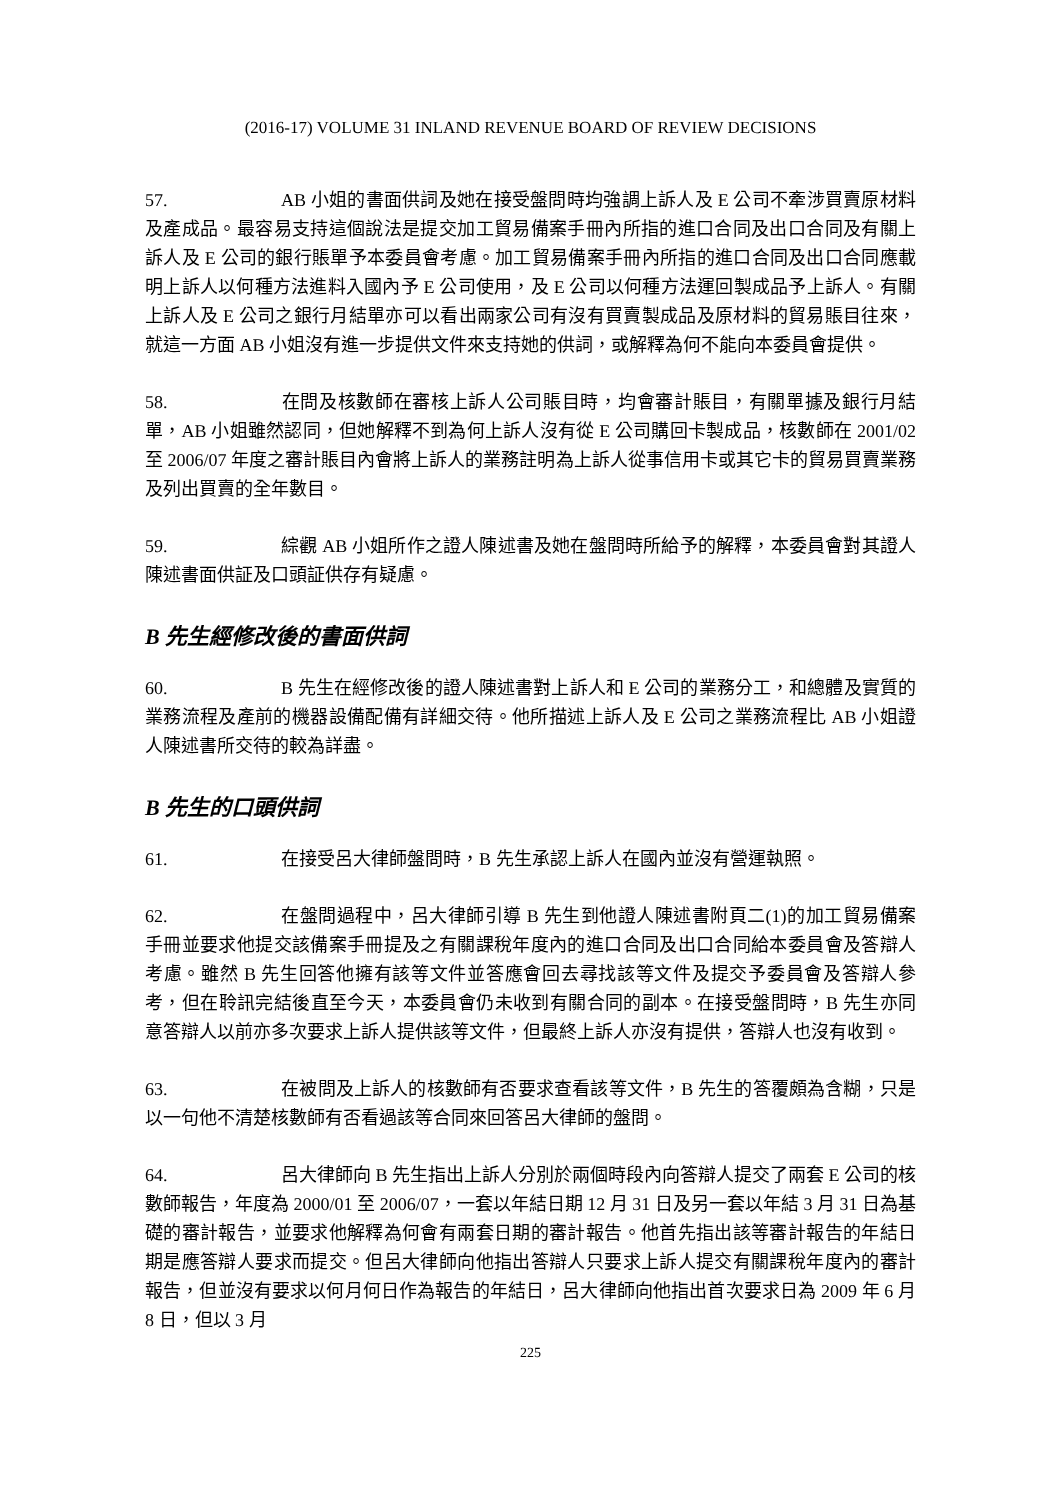(2016-17) VOLUME 31 INLAND REVENUE BOARD OF REVIEW DECISIONS
57. AB 小姐的書面供詞及她在接受盤問時均強調上訴人及 E 公司不牽涉買賣原材料及產成品。最容易支持這個說法是提交加工貿易備案手冊內所指的進口合同及出口合同及有關上訴人及 E 公司的銀行賬單予本委員會考慮。加工貿易備案手冊內所指的進口合同及出口合同應載明上訴人以何種方法進料入國內予 E 公司使用，及 E 公司以何種方法運回製成品予上訴人。有關上訴人及 E 公司之銀行月結單亦可以看出兩家公司有沒有買賣製成品及原材料的貿易賬目往來，就這一方面 AB 小姐沒有進一步提供文件來支持她的供詞，或解釋為何不能向本委員會提供。
58. 在問及核數師在審核上訴人公司賬目時，均會審計賬目，有關單據及銀行月結單，AB 小姐雖然認同，但她解釋不到為何上訴人沒有從 E 公司購回卡製成品，核數師在 2001/02 至 2006/07 年度之審計賬目內會將上訴人的業務註明為上訴人從事信用卡或其它卡的貿易買賣業務及列出買賣的全年數目。
59. 綜觀 AB 小姐所作之證人陳述書及她在盤問時所給予的解釋，本委員會對其證人陳述書面供証及口頭証供存有疑慮。
B 先生經修改後的書面供詞
60. B 先生在經修改後的證人陳述書對上訴人和 E 公司的業務分工，和總體及實質的業務流程及產前的機器設備配備有詳細交待。他所描述上訴人及 E 公司之業務流程比 AB 小姐證人陳述書所交待的較為詳盡。
B 先生的口頭供詞
61. 在接受呂大律師盤問時，B 先生承認上訴人在國內並沒有營運執照。
62. 在盤問過程中，呂大律師引導 B 先生到他證人陳述書附頁二(1)的加工貿易備案手冊並要求他提交該備案手冊提及之有關課稅年度內的進口合同及出口合同給本委員會及答辯人考慮。雖然 B 先生回答他擁有該等文件並答應會回去尋找該等文件及提交予委員會及答辯人參考，但在聆訊完結後直至今天，本委員會仍未收到有關合同的副本。在接受盤問時，B 先生亦同意答辯人以前亦多次要求上訴人提供該等文件，但最終上訴人亦沒有提供，答辯人也沒有收到。
63. 在被問及上訴人的核數師有否要求查看該等文件，B 先生的答覆頗為含糊，只是以一句他不清楚核數師有否看過該等合同來回答呂大律師的盤問。
64. 呂大律師向 B 先生指出上訴人分別於兩個時段內向答辯人提交了兩套 E 公司的核數師報告，年度為 2000/01 至 2006/07，一套以年結日期 12 月 31 日及另一套以年結 3 月 31 日為基礎的審計報告，並要求他解釋為何會有兩套日期的審計報告。他首先指出該等審計報告的年結日期是應答辯人要求而提交。但呂大律師向他指出答辯人只要求上訴人提交有關課稅年度內的審計報告，但並沒有要求以何月何日作為報告的年結日，呂大律師向他指出首次要求日為 2009 年 6 月 8 日，但以 3 月
225